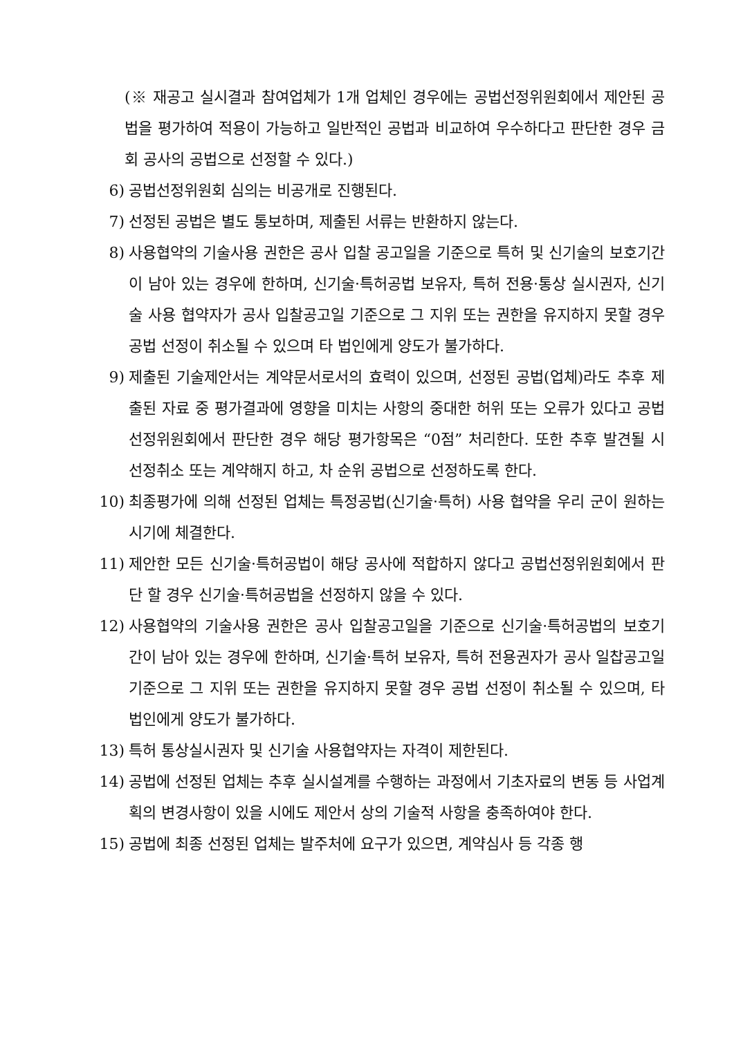(※ 재공고 실시결과 참여업체가 1개 업체인 경우에는 공법선정위원회에서 제안된 공법을 평가하여 적용이 가능하고 일반적인 공법과 비교하여 우수하다고 판단한 경우 금회 공사의 공법으로 선정할 수 있다.)
6) 공법선정위원회 심의는 비공개로 진행된다.
7) 선정된 공법은 별도 통보하며, 제출된 서류는 반환하지 않는다.
8) 사용협약의 기술사용 권한은 공사 입찰 공고일을 기준으로 특허 및 신기술의 보호기간이 남아 있는 경우에 한하며, 신기술·특허공법 보유자, 특허 전용·통상 실시권자, 신기술 사용 협약자가 공사 입찰공고일 기준으로 그 지위 또는 권한을 유지하지 못할 경우 공법 선정이 취소될 수 있으며 타 법인에게 양도가 불가하다.
9) 제출된 기술제안서는 계약문서로서의 효력이 있으며, 선정된 공법(업체)라도 추후 제출된 자료 중 평가결과에 영향을 미치는 사항의 중대한 허위 또는 오류가 있다고 공법선정위원회에서 판단한 경우 해당 평가항목은 “0점” 처리한다. 또한 추후 발견될 시 선정취소 또는 계약해지 하고, 차 순위 공법으로 선정하도록 한다.
10) 최종평가에 의해 선정된 업체는 특정공법(신기술·특허) 사용 협약을 우리 군이 원하는 시기에 체결한다.
11) 제안한 모든 신기술·특허공법이 해당 공사에 적합하지 않다고 공법선정위원회에서 판단 할 경우 신기술·특허공법을 선정하지 않을 수 있다.
12) 사용협약의 기술사용 권한은 공사 입찰공고일을 기준으로 신기술·특허공법의 보호기간이 남아 있는 경우에 한하며, 신기술·특허 보유자, 특허 전용권자가 공사 일찹공고일 기준으로 그 지위 또는 권한을 유지하지 못할 경우 공법 선정이 취소될 수 있으며, 타 법인에게 양도가 불가하다.
13) 특허 통상실시권자 및 신기술 사용협약자는 자격이 제한된다.
14) 공법에 선정된 업체는 추후 실시설계를 수행하는 과정에서 기초자료의 변동 등 사업계획의 변경사항이 있을 시에도 제안서 상의 기술적 사항을 충족하여야 한다.
15) 공법에 최종 선정된 업체는 발주처에 요구가 있으면, 계약심사 등 각종 행